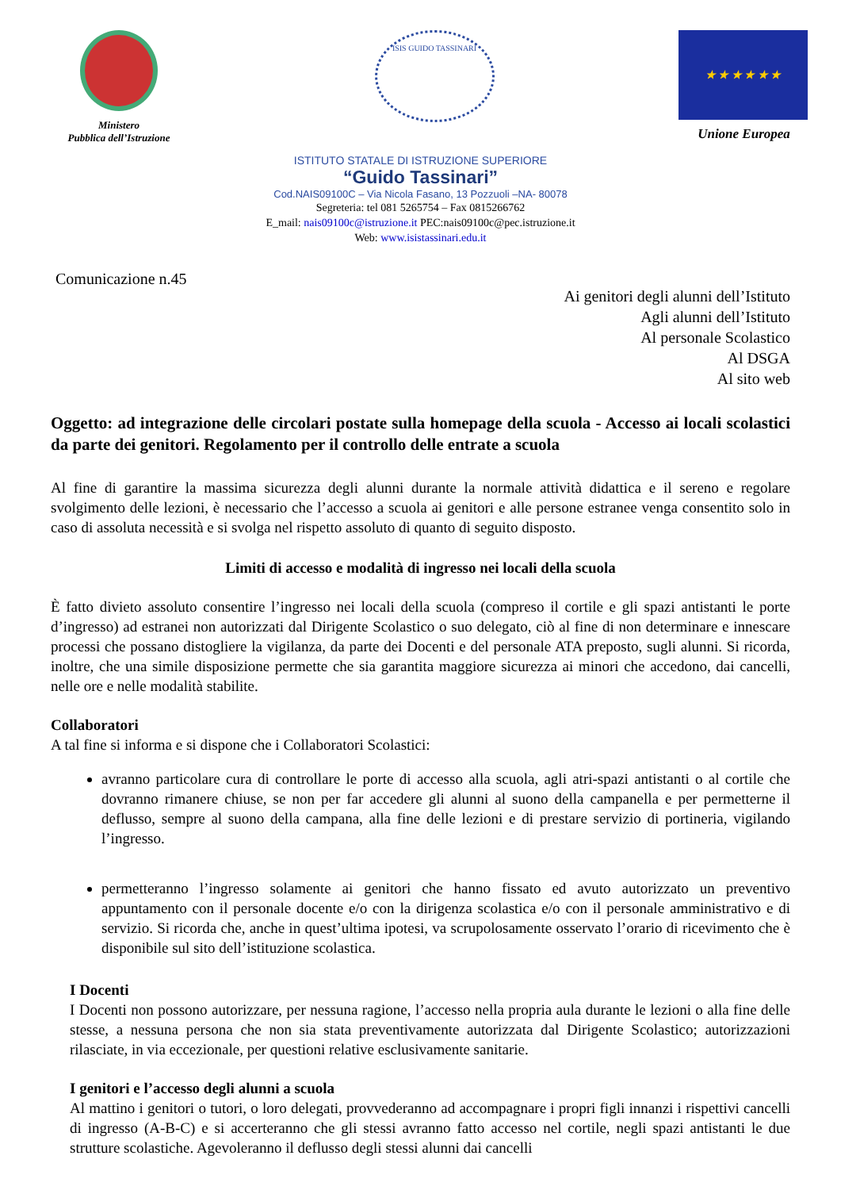Ministero
Pubblica dell’Istruzione
ISIS GUIDO TASSINARI
★ ★ ★ ★ ★ ★
Unione Europea
ISTITUTO STATALE DI ISTRUZIONE SUPERIORE
“Guido Tassinari”
Cod.NAIS09100C – Via Nicola Fasano, 13 Pozzuoli –NA- 80078
Segreteria: tel 081 5265754 – Fax 0815266762
E_mail: nais09100c@istruzione.it PEC:nais09100c@pec.istruzione.it
Web: www.isistassinari.edu.it
Comunicazione n.45
Ai genitori degli alunni dell’Istituto
Agli alunni dell’Istituto
Al personale Scolastico
Al DSGA
Al sito web
Oggetto: ad integrazione delle circolari postate sulla homepage della scuola - Accesso ai locali scolastici da parte dei genitori. Regolamento per il controllo delle entrate a scuola
Al fine di garantire la massima sicurezza degli alunni durante la normale attività didattica e il sereno e regolare svolgimento delle lezioni, è necessario che l’accesso a scuola ai genitori e alle persone estranee venga consentito solo in caso di assoluta necessità e si svolga nel rispetto assoluto di quanto di seguito disposto.
Limiti di accesso e modalità di ingresso nei locali della scuola
È fatto divieto assoluto consentire l’ingresso nei locali della scuola (compreso il cortile e gli spazi antistanti le porte d’ingresso) ad estranei non autorizzati dal Dirigente Scolastico o suo delegato, ciò al fine di non determinare e innescare processi che possano distogliere la vigilanza, da parte dei Docenti e del personale ATA preposto, sugli alunni. Si ricorda, inoltre, che una simile disposizione permette che sia garantita maggiore sicurezza ai minori che accedono, dai cancelli, nelle ore e nelle modalità stabilite.
Collaboratori
A tal fine si informa e si dispone che i Collaboratori Scolastici:
avranno particolare cura di controllare le porte di accesso alla scuola, agli atri-spazi antistanti o al cortile che dovranno rimanere chiuse, se non per far accedere gli alunni al suono della campanella e per permetterne il deflusso, sempre al suono della campana, alla fine delle lezioni e di prestare servizio di portineria, vigilando l’ingresso.
permetteranno l’ingresso solamente ai genitori che hanno fissato ed avuto autorizzato un preventivo appuntamento con il personale docente e/o con la dirigenza scolastica e/o con il personale amministrativo e di servizio. Si ricorda che, anche in quest’ultima ipotesi, va scrupolosamente osservato l’orario di ricevimento che è disponibile sul sito dell’istituzione scolastica.
I Docenti
I Docenti non possono autorizzare, per nessuna ragione, l’accesso nella propria aula durante le lezioni o alla fine delle stesse, a nessuna persona che non sia stata preventivamente autorizzata dal Dirigente Scolastico; autorizzazioni rilasciate, in via eccezionale, per questioni relative esclusivamente sanitarie.
I genitori e l’accesso degli alunni a scuola
Al mattino i genitori o tutori, o loro delegati, provvederanno ad accompagnare i propri figli innanzi i rispettivi cancelli di ingresso (A-B-C) e si accerteranno che gli stessi avranno fatto accesso nel cortile, negli spazi antistanti le due strutture scolastiche. Agevoleranno il deflusso degli stessi alunni dai cancelli